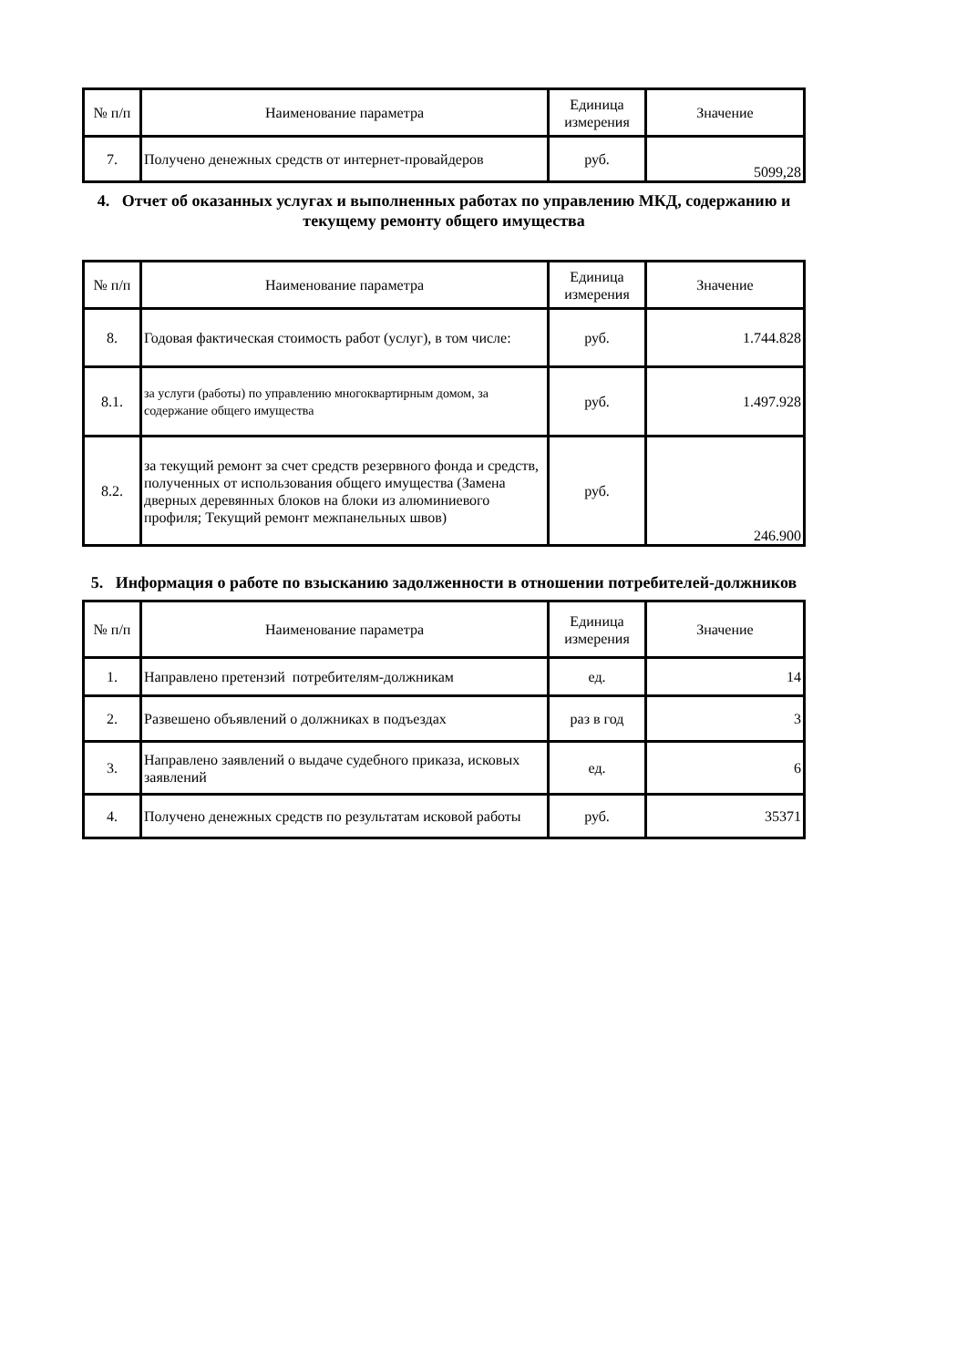| № п/п | Наименование параметра | Единица измерения | Значение |
| --- | --- | --- | --- |
| 7. | Получено денежных средств от интернет-провайдеров | руб. | 5099,28 |
4. Отчет об оказанных услугах и выполненных работах по управлению МКД, содержанию и текущему ремонту общего имущества
| № п/п | Наименование параметра | Единица измерения | Значение |
| --- | --- | --- | --- |
| 8. | Годовая фактическая стоимость работ (услуг), в том числе: | руб. | 1.744.828 |
| 8.1. | за услуги (работы) по управлению многоквартирным домом, за содержание общего имущества | руб. | 1.497.928 |
| 8.2. | за текущий ремонт за счет средств резервного фонда и средств, полученных от использования общего имущества (Замена дверных деревянных блоков на блоки из алюминиевого профиля; Текущий ремонт межпанельных швов) | руб. | 246.900 |
5. Информация о работе по взысканию задолженности в отношении потребителей-должников
| № п/п | Наименование параметра | Единица измерения | Значение |
| --- | --- | --- | --- |
| 1. | Направлено претензий потребителям-должникам | ед. | 14 |
| 2. | Развешено объявлений о должниках в подъездах | раз в год | 3 |
| 3. | Направлено заявлений о выдаче судебного приказа, исковых заявлений | ед. | 6 |
| 4. | Получено денежных средств по результатам исковой работы | руб. | 35371 |